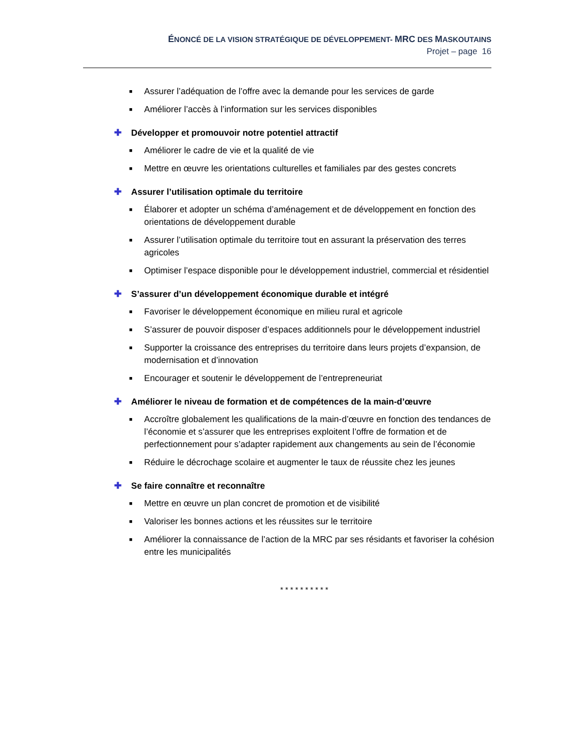ÉNONCÉ DE LA VISION STRATÉGIQUE DE DÉVELOPPEMENT- MRC DES MASKOUTAINS
Projet – page 16
■ Assurer l’adéquation de l’offre avec la demande pour les services de garde
■ Améliorer l’accès à l’information sur les services disponibles
✚ Développer et promouvoir notre potentiel attractif
■ Améliorer le cadre de vie et la qualité de vie
■ Mettre en œuvre les orientations culturelles et familiales par des gestes concrets
✚ Assurer l’utilisation optimale du territoire
■ Élaborer et adopter un schéma d’aménagement et de développement en fonction des orientations de développement durable
■ Assurer l’utilisation optimale du territoire tout en assurant la préservation des terres agricoles
■ Optimiser l’espace disponible pour le développement industriel, commercial et résidentiel
✚ S’assurer d’un développement économique durable et intégré
■ Favoriser le développement économique en milieu rural et agricole
■ S’assurer de pouvoir disposer d’espaces additionnels pour le développement industriel
■ Supporter la croissance des entreprises du territoire dans leurs projets d’expansion, de modernisation et d’innovation
■ Encourager et soutenir le développement de l’entrepreneuriat
✚ Améliorer le niveau de formation et de compétences de la main-d’œuvre
■ Accroître globalement les qualifications de la main-d’œuvre en fonction des tendances de l’économie et s’assurer que les entreprises exploitent l’offre de formation et de perfectionnement pour s’adapter rapidement aux changements au sein de l’économie
■ Réduire le décrochage scolaire et augmenter le taux de réussite chez les jeunes
✚ Se faire connaître et reconnaître
■ Mettre en œuvre un plan concret de promotion et de visibilité
■ Valoriser les bonnes actions et les réussites sur le territoire
■ Améliorer la connaissance de l’action de la MRC par ses résidants et favoriser la cohésion entre les municipalités
* * * * * * * * * *